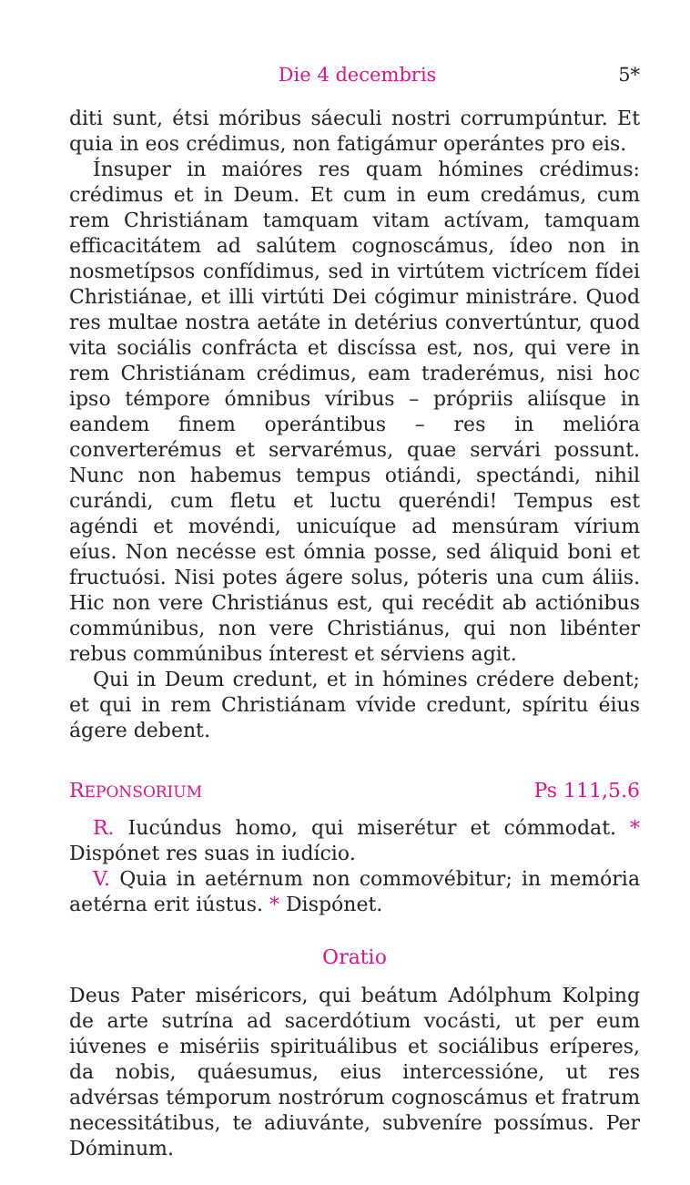Die 4 decembris 5*
diti sunt, étsi móribus sáeculi nostri corrumpúntur. Et quia in eos crédimus, non fatigámur operántes pro eis.
Ínsuper in maióres res quam hómines crédimus: crédimus et in Deum. Et cum in eum credámus, cum rem Christiánam tamquam vitam actívam, tamquam efficacitátem ad salútem cognoscámus, ídeo non in nosmetípsos confídimus, sed in virtútem victrícem fídei Christiánae, et illi virtúti Dei cógimur ministráre. Quod res multae nostra aetáte in detérius convertúntur, quod vita sociális confrácta et discíssa est, nos, qui vere in rem Christiánam crédimus, eam traderémus, nisi hoc ipso témpore ómnibus víribus – própriis aliísque in eandem finem operántibus – res in melióra converterémus et servarémus, quae servári possunt. Nunc non habemus tempus otiándi, spectándi, nihil curándi, cum fletu et luctu queréndi! Tempus est agéndi et movéndi, unicuíque ad mensúram vírium eíus. Non necésse est ómnia posse, sed áliquid boni et fructuósi. Nisi potes ágere solus, póteris una cum áliis. Hic non vere Christiánus est, qui recédit ab actiónibus commúnibus, non vere Christiánus, qui non libénter rebus commúnibus ínterest et sérviens agit.
Qui in Deum credunt, et in hómines crédere debent; et qui in rem Christiánam vívide credunt, spíritu éius ágere debent.
REPONSORIUM Ps 111,5.6
R. Iucúndus homo, qui miserétur et cómmodat. * Dispónet res suas in iudício.
V. Quia in aetérnum non commovébitur; in memória aetérna erit iústus. * Dispónet.
Oratio
Deus Pater miséricors, qui beátum Adólphum Kolping de arte sutrína ad sacerdótium vocásti, ut per eum iúvenes e misériis spirituálibus et sociálibus erí­peres, da nobis, quáesumus, eius intercessióne, ut res advérsas témporum nostrórum cognoscámus et fratrum necessitátibus, te adiuvánte, subvenír­e possímus. Per Dóminum.